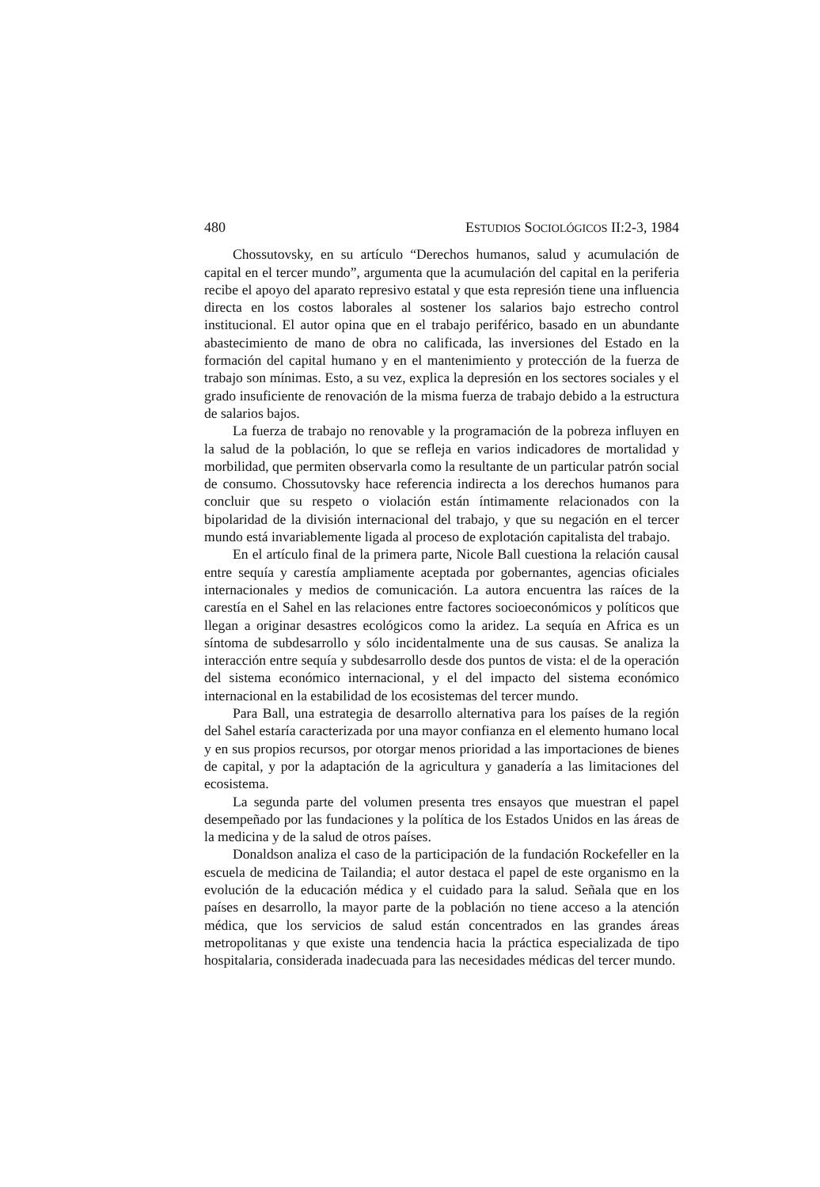480 ESTUDIOS SOCIOLÓGICOS II:2-3, 1984
Chossutovsky, en su artículo “Derechos humanos, salud y acumulación de capital en el tercer mundo”, argumenta que la acumulación del capital en la periferia recibe el apoyo del aparato represivo estatal y que esta represión tiene una influencia directa en los costos laborales al sostener los salarios bajo estrecho control institucional. El autor opina que en el trabajo periférico, basado en un abundante abastecimiento de mano de obra no calificada, las inversiones del Estado en la formación del capital humano y en el mantenimiento y protección de la fuerza de trabajo son mínimas. Esto, a su vez, explica la depresión en los sectores sociales y el grado insuficiente de renovación de la misma fuerza de trabajo debido a la estructura de salarios bajos.
La fuerza de trabajo no renovable y la programación de la pobreza influyen en la salud de la población, lo que se refleja en varios indicadores de mortalidad y morbilidad, que permiten observarla como la resultante de un particular patrón social de consumo. Chossutovsky hace referencia indirecta a los derechos humanos para concluir que su respeto o violación están íntimamente relacionados con la bipolaridad de la división internacional del trabajo, y que su negación en el tercer mundo está invariablemente ligada al proceso de explotación capitalista del trabajo.
En el artículo final de la primera parte, Nicole Ball cuestiona la relación causal entre sequía y carestía ampliamente aceptada por gobernantes, agencias oficiales internacionales y medios de comunicación. La autora encuentra las raíces de la carestía en el Sahel en las relaciones entre factores socioeconómicos y políticos que llegan a originar desastres ecológicos como la aridez. La sequía en Africa es un síntoma de subdesarrollo y sólo incidentalmente una de sus causas. Se analiza la interacción entre sequía y subdesarrollo desde dos puntos de vista: el de la operación del sistema económico internacional, y el del impacto del sistema económico internacional en la estabilidad de los ecosistemas del tercer mundo.
Para Ball, una estrategia de desarrollo alternativa para los países de la región del Sahel estaría caracterizada por una mayor confianza en el elemento humano local y en sus propios recursos, por otorgar menos prioridad a las importaciones de bienes de capital, y por la adaptación de la agricultura y ganadería a las limitaciones del ecosistema.
La segunda parte del volumen presenta tres ensayos que muestran el papel desempeñado por las fundaciones y la política de los Estados Unidos en las áreas de la medicina y de la salud de otros países.
Donaldson analiza el caso de la participación de la fundación Rockefeller en la escuela de medicina de Tailandia; el autor destaca el papel de este organismo en la evolución de la educación médica y el cuidado para la salud. Señala que en los países en desarrollo, la mayor parte de la población no tiene acceso a la atención médica, que los servicios de salud están concentrados en las grandes áreas metropolitanas y que existe una tendencia hacia la práctica especializada de tipo hospitalaria, considerada inadecuada para las necesidades médicas del tercer mundo.